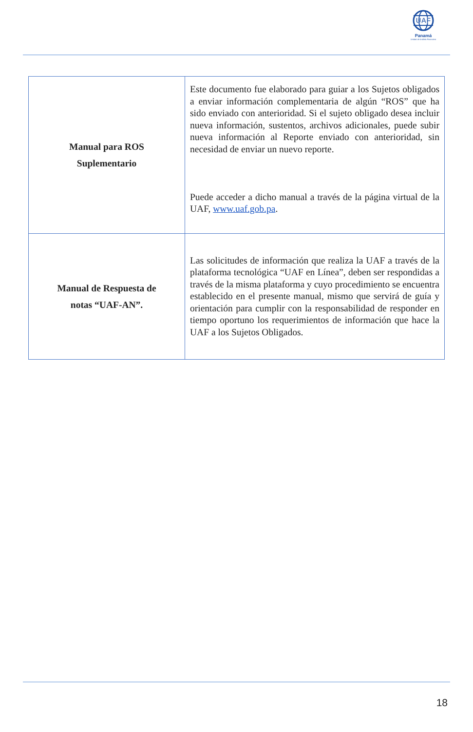UAF
Panamá
Unidad de Análisis Financiero
| Manual para ROS Suplementario | Este documento fue elaborado para guiar a los Sujetos obligados a enviar información complementaria de algún “ROS” que ha sido enviado con anterioridad. Si el sujeto obligado desea incluir nueva información, sustentos, archivos adicionales, puede subir nueva información al Reporte enviado con anterioridad, sin necesidad de enviar un nuevo reporte. Puede acceder a dicho manual a través de la página virtual de la UAF, www.uaf.gob.pa . |
| Manual de Respuesta de notas “UAF-AN”. | Las solicitudes de información que realiza la UAF a través de la plataforma tecnológica “UAF en Línea”, deben ser respondidas a través de la misma plataforma y cuyo procedimiento se encuentra establecido en el presente manual, mismo que servirá de guía y orientación para cumplir con la responsabilidad de responder en tiempo oportuno los requerimientos de información que hace la UAF a los Sujetos Obligados. |
18